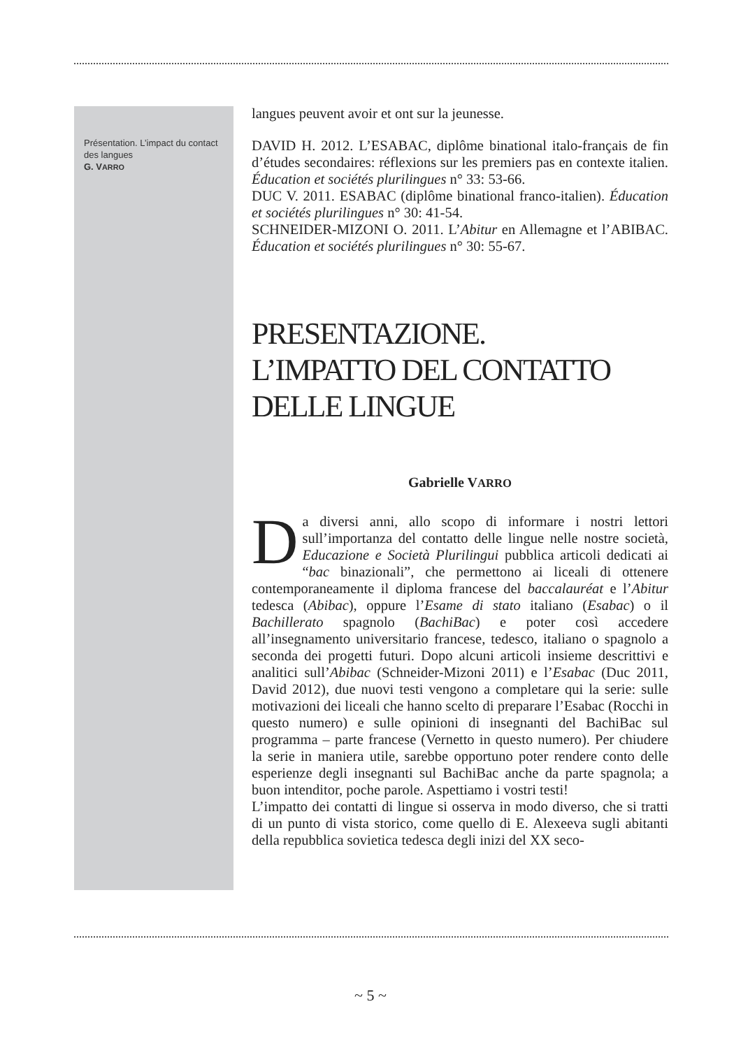Présentation. L’impact du contact des langues
G. VARRO
langues peuvent avoir et ont sur la jeunesse.
DAVID H. 2012. L’ESABAC, diplôme binational italo-français de fin d’études secondaires: réflexions sur les premiers pas en contexte italien. Éducation et sociétés plurilingues n° 33: 53-66.
DUC V. 2011. ESABAC (diplôme binational franco-italien). Éducation et sociétés plurilingues n° 30: 41-54.
SCHNEIDER-MIZONI O. 2011. L’Abitur en Allemagne et l’ABIBAC. Éducation et sociétés plurilingues n° 30: 55-67.
PRESENTAZIONE.
L’IMPATTO DEL CONTATTO
DELLE LINGUE
Gabrielle VARRO
Da diversi anni, allo scopo di informare i nostri lettori sull’importanza del contatto delle lingue nelle nostre società, Educazione e Società Plurilingui pubblica articoli dedicati ai “bac binazionali”, che permettono ai liceali di ottenere contemporaneamente il diploma francese del baccalauréat e l’Abitur tedesca (Abibac), oppure l’Esame di stato italiano (Esabac) o il Bachillerato spagnolo (BachiBac) e poter così accedere all’insegnamento universitario francese, tedesco, italiano o spagnolo a seconda dei progetti futuri. Dopo alcuni articoli insieme descrittivi e analitici sull’Abibac (Schneider-Mizoni 2011) e l’Esabac (Duc 2011, David 2012), due nuovi testi vengono a completare qui la serie: sulle motivazioni dei liceali che hanno scelto di preparare l’Esabac (Rocchi in questo numero) e sulle opinioni di insegnanti del BachiBac sul programma – parte francese (Vernetto in questo numero). Per chiudere la serie in maniera utile, sarebbe opportuno poter rendere conto delle esperienze degli insegnanti sul BachiBac anche da parte spagnola; a buon intenditor, poche parole. Aspettiamo i vostri testi!
L’impatto dei contatti di lingue si osserva in modo diverso, che si tratti di un punto di vista storico, come quello di E. Alexeeva sugli abitanti della repubblica sovietica tedesca degli inizi del XX seco-
~ 5 ~